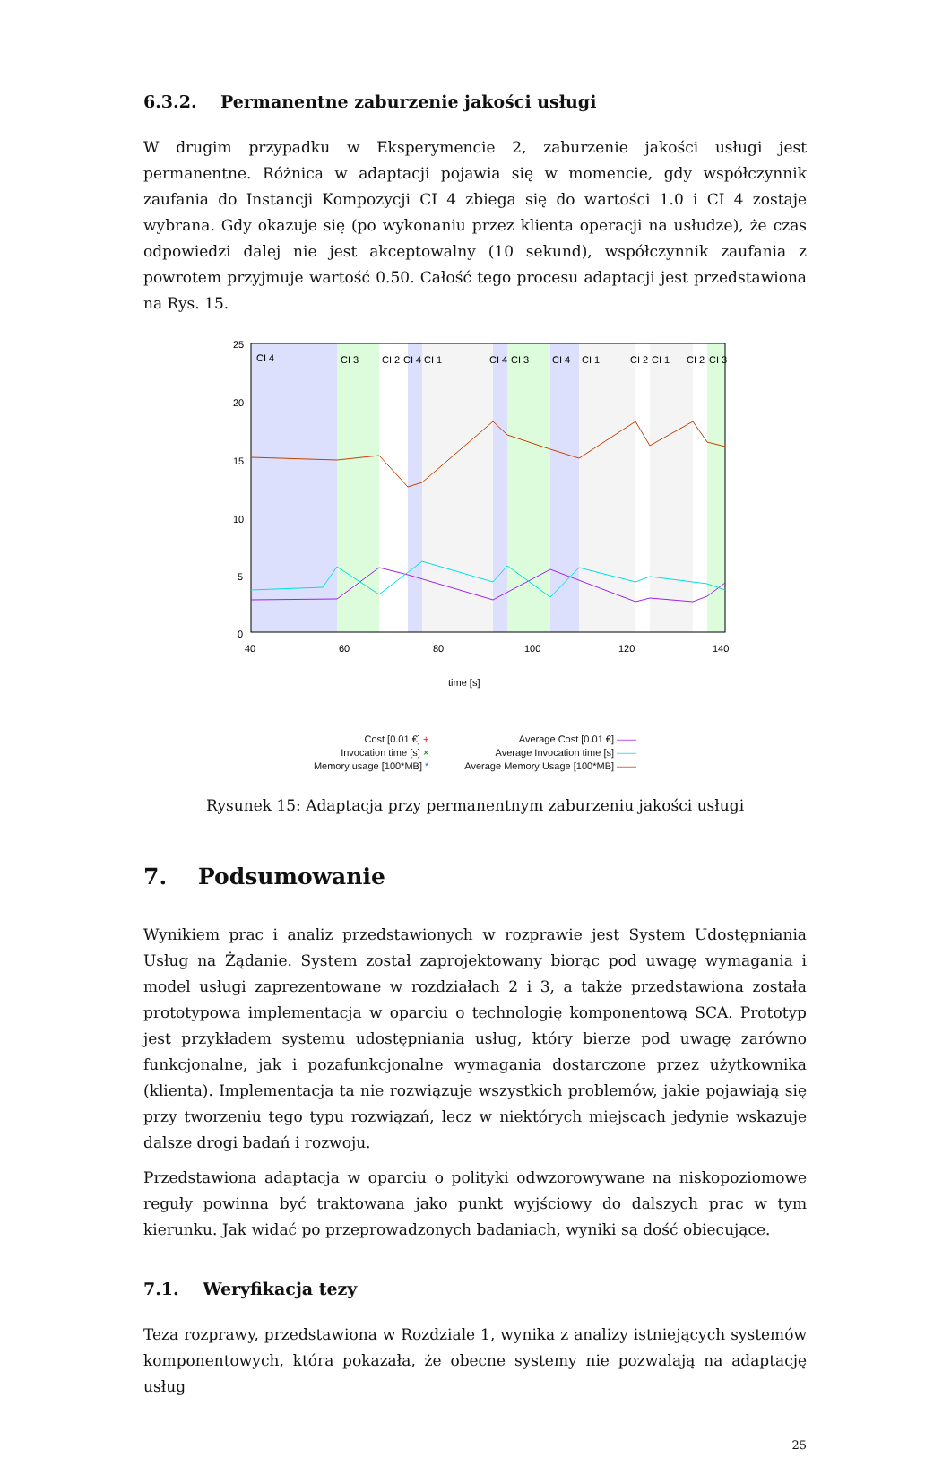6.3.2. Permanentne zaburzenie jakości usługi
W drugim przypadku w Eksperymencie 2, zaburzenie jakości usługi jest permanentne. Różnica w adaptacji pojawia się w momencie, gdy współczynnik zaufania do Instancji Kompozycji CI 4 zbiega się do wartości 1.0 i CI 4 zostaje wybrana. Gdy okazuje się (po wykonaniu przez klienta operacji na usłudze), że czas odpowiedzi dalej nie jest akceptowalny (10 sekund), współczynnik zaufania z powrotem przyjmuje wartość 0.50. Całość tego procesu adaptacji jest przedstawiona na Rys. 15.
25
20
15
10
5
0
40
60
80
100
120
140
CI 4
CI 3
CI 2
CI 4
CI 1
CI 4
CI 3
CI 4
CI 1
CI 2
CI 1
CI 2
CI 3
time [s]
Cost [0.01 €] +
Invocation time [s] ×
Memory usage [100*MB] *
Average Cost [0.01 €] ——
Average Invocation time [s] ——
Average Memory Usage [100*MB] ——
Rysunek 15: Adaptacja przy permanentnym zaburzeniu jakości usługi
7. Podsumowanie
Wynikiem prac i analiz przedstawionych w rozprawie jest System Udostępniania Usług na Żądanie. System został zaprojektowany biorąc pod uwagę wymagania i model usługi zaprezentowane w rozdziałach 2 i 3, a także przedstawiona została prototypowa implementacja w oparciu o technologię komponentową SCA. Prototyp jest przykładem systemu udostępniania usług, który bierze pod uwagę zarówno funkcjonalne, jak i pozafunkcjonalne wymagania dostarczone przez użytkownika (klienta). Implementacja ta nie rozwiązuje wszystkich problemów, jakie pojawiają się przy tworzeniu tego typu rozwiązań, lecz w niektórych miejscach jedynie wskazuje dalsze drogi badań i rozwoju.
Przedstawiona adaptacja w oparciu o polityki odwzorowywane na niskopoziomowe reguły powinna być traktowana jako punkt wyjściowy do dalszych prac w tym kierunku. Jak widać po przeprowadzonych badaniach, wyniki są dość obiecujące.
7.1. Weryfikacja tezy
Teza rozprawy, przedstawiona w Rozdziale 1, wynika z analizy istniejących systemów komponentowych, która pokazała, że obecne systemy nie pozwalają na adaptację usług
25